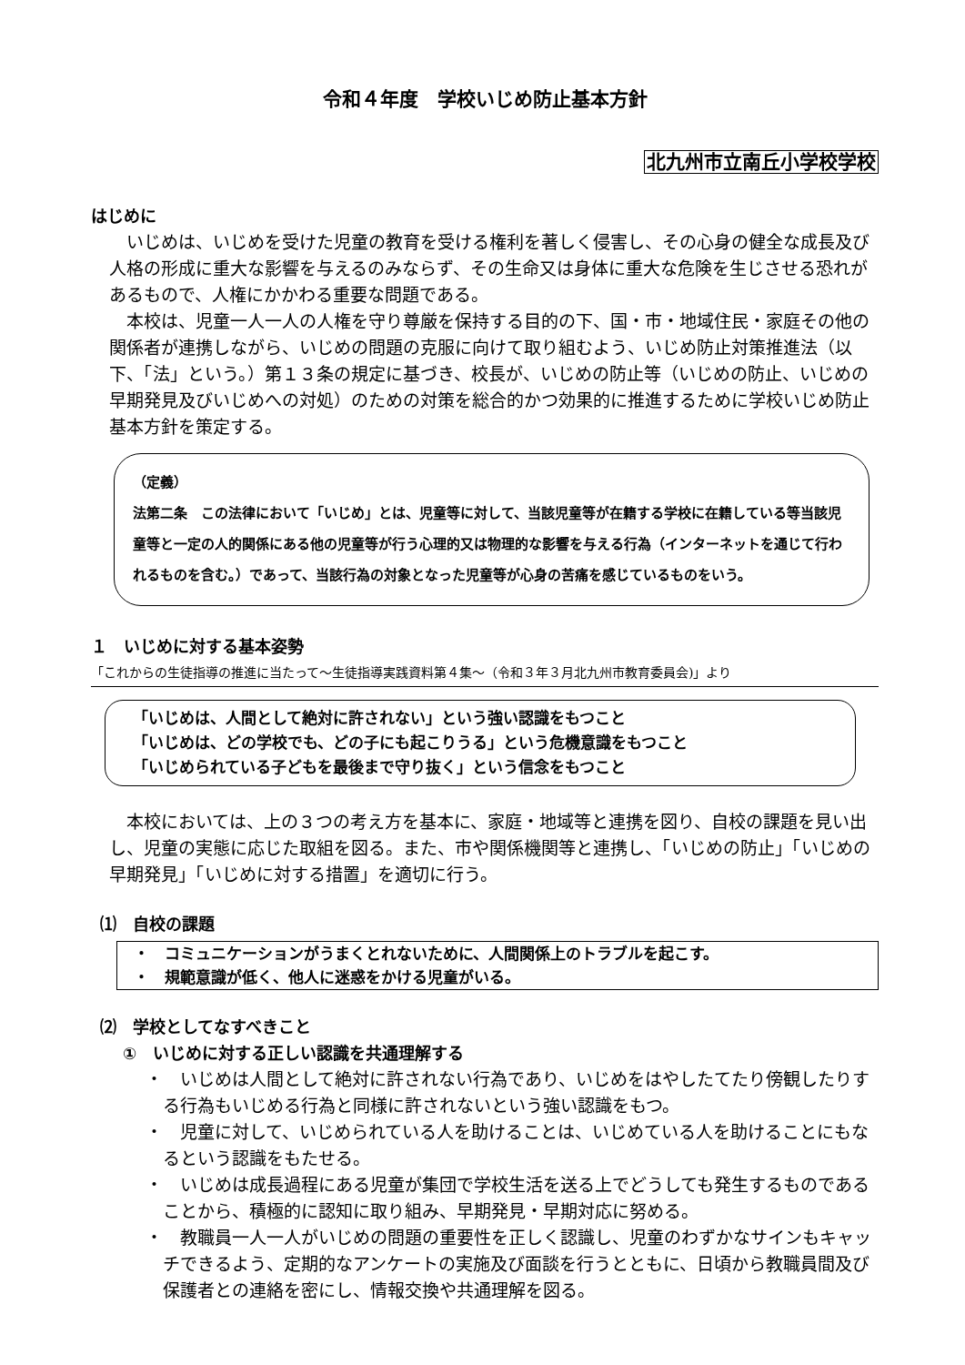令和４年度　学校いじめ防止基本方針
北九州市立南丘小学校学校
はじめに
いじめは、いじめを受けた児童の教育を受ける権利を著しく侵害し、その心身の健全な成長及び人格の形成に重大な影響を与えるのみならず、その生命又は身体に重大な危険を生じさせる恐れがあるもので、人権にかかわる重要な問題である。
本校は、児童一人一人の人権を守り尊厳を保持する目的の下、国・市・地域住民・家庭その他の関係者が連携しながら、いじめの問題の克服に向けて取り組むよう、いじめ防止対策推進法（以下、「法」という。）第１３条の規定に基づき、校長が、いじめの防止等（いじめの防止、いじめの早期発見及びいじめへの対処）のための対策を総合的かつ効果的に推進するために学校いじめ防止基本方針を策定する。
（定義）
法第二条　この法律において「いじめ」とは、児童等に対して、当該児童等が在籍する学校に在籍している等当該児童等と一定の人的関係にある他の児童等が行う心理的又は物理的な影響を与える行為（インターネットを通じて行われるものを含む。）であって、当該行為の対象となった児童等が心身の苦痛を感じているものをいう。
１　いじめに対する基本姿勢
「これからの生徒指導の推進に当たって～生徒指導実践資料第４集～（令和３年３月北九州市教育委員会)」より
「いじめは、人間として絶対に許されない」という強い認識をもつこと
「いじめは、どの学校でも、どの子にも起こりうる」という危機意識をもつこと
「いじめられている子どもを最後まで守り抜く」という信念をもつこと
本校においては、上の３つの考え方を基本に、家庭・地域等と連携を図り、自校の課題を見い出し、児童の実態に応じた取組を図る。また、市や関係機関等と連携し、「いじめの防止」「いじめの早期発見」「いじめに対する措置」を適切に行う。
⑴　自校の課題
・　コミュニケーションがうまくとれないために、人間関係上のトラブルを起こす。
・　規範意識が低く、他人に迷惑をかける児童がいる。
⑵　学校としてなすべきこと
①　いじめに対する正しい認識を共通理解する
・　いじめは人間として絶対に許されない行為であり、いじめをはやしたてたり傍観したりする行為もいじめる行為と同様に許されないという強い認識をもつ。
・　児童に対して、いじめられている人を助けることは、いじめている人を助けることにもなるという認識をもたせる。
・　いじめは成長過程にある児童が集団で学校生活を送る上でどうしても発生するものであることから、積極的に認知に取り組み、早期発見・早期対応に努める。
・　教職員一人一人がいじめの問題の重要性を正しく認識し、児童のわずかなサインもキャッチできるよう、定期的なアンケートの実施及び面談を行うとともに、日頃から教職員間及び保護者との連絡を密にし、情報交換や共通理解を図る。